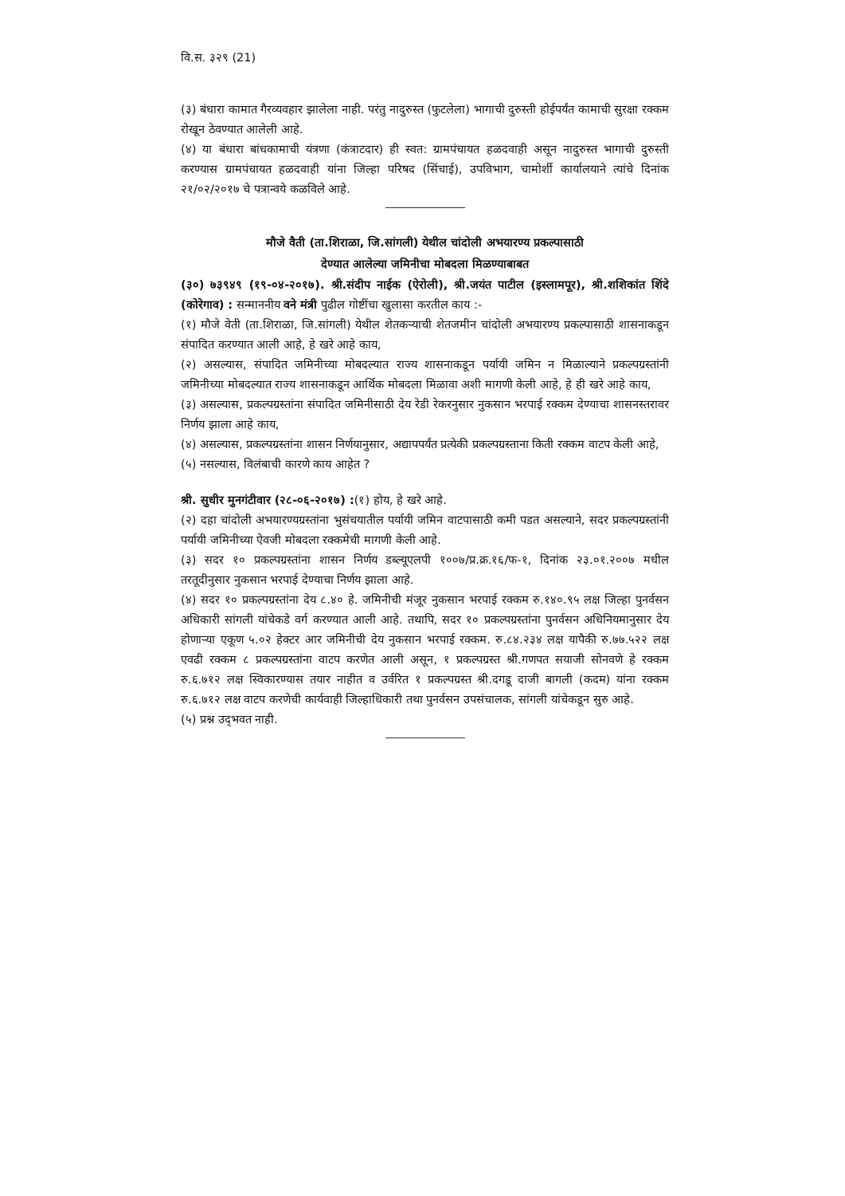वि.स. ३२९ (21)
(३) बंधारा कामात गैरव्यवहार झालेला नाही. परंतु नादुरुस्त (फुटलेला) भागाची दुरुस्ती होईपर्यंत कामाची सुरक्षा रक्कम रोखून ठेवण्यात आलेली आहे.
(४) या बंधारा बांधकामाची यंत्रणा (कंत्राटदार) ही स्वत: ग्रामपंचायत हळदवाही असून नादुरुस्त भागाची दुरुस्ती करण्यास ग्रामपंचायत हळदवाही यांना जिल्हा परिषद (सिंचाई), उपविभाग, चामोर्शी कार्यालयाने त्यांचे दिनांक २१/०२/२०१७ चे पत्रान्वये कळविले आहे.
मौजे वैती (ता.शिराळा, जि.सांगली) येथील चांदोली अभयारण्य प्रकल्पासाठी
देण्यात आलेल्या जमिनीचा मोबदला मिळण्याबाबत
(३०) ७३९४९ (१९-०४-२०१७). श्री.संदीप नाईक (ऐरोली), श्री.जयंत पाटील (इस्लामपूर), श्री.शशिकांत शिंदे (कोरेगाव) : सन्माननीय वने मंत्री पुढील गोष्टींचा खुलासा करतील काय :-
(१) मौजे वेती (ता.शिराळा, जि.सांगली) येथील शेतकऱ्याची शेतजमीन चांदोली अभयारण्य प्रकल्पासाठी शासनाकडून संपादित करण्यात आली आहे, हे खरे आहे काय,
(२) असल्यास, संपादित जमिनीच्या मोबदल्यात राज्य शासनाकडून पर्यायी जमिन न मिळाल्याने प्रकल्पग्रस्तांनी जमिनीच्या मोबदल्यात राज्य शासनाकडून आर्थिक मोबदला मिळावा अशी मागणी केली आहे, हे ही खरे आहे काय,
(३) असल्यास, प्रकल्पग्रस्तांना संपादित जमिनीसाठी देय रेडी रेकरनुसार नुकसान भरपाई रक्कम देण्याचा शासनस्तरावर निर्णय झाला आहे काय,
(४) असल्यास, प्रकल्पग्रस्तांना शासन निर्णयानुसार, अद्यापपर्यंत प्रत्येकी प्रकल्पग्रस्ताना किती रक्कम वाटप केली आहे,
(५) नसल्यास, विलंबाची कारणे काय आहेत ?
श्री. सुधीर मुनगंटीवार (२८-०६-२०१७) :(१) होय, हे खरे आहे.
(२) दहा चांदोली अभयारण्यग्रस्तांना भुसंचयातील पर्यायी जमिन वाटपासाठी कमी पडत असल्याने, सदर प्रकल्पग्रस्तांनी पर्यायी जमिनीच्या ऐवजी मोबदला रक्कमेची मागणी केली आहे.
(३) सदर १० प्रकल्पग्रस्तांना शासन निर्णय डब्ल्यूएलपी १००७/प्र.क्र.१६/फ-१, दिनांक २३.०१.२००७ मधील तरतूदीनुसार नुकसान भरपाई देण्याचा निर्णय झाला आहे.
(४) सदर १० प्रकल्पग्रस्तांना देय ८.४० हे. जमिनीची मंजूर नुकसान भरपाई रक्कम रु.१४०.९५ लक्ष जिल्हा पुनर्वसन अधिकारी सांगली यांचेकडे वर्ग करण्यात आली आहे. तथापि, सदर १० प्रकल्पग्रस्तांना पुनर्वसन अधिनियमानुसार देय होणाऱ्या एकूण ५.०२ हेक्टर आर जमिनीची देय नुकसान भरपाई रक्कम. रु.८४.२३४ लक्ष यापैकी रु.७७.५२२ लक्ष एवढी रक्कम ८ प्रकल्पग्रस्तांना वाटप करणेत आली असून, १ प्रकल्पग्रस्त श्री.गणपत सयाजी सोनवणे हे रक्कम रु.६.७१२ लक्ष स्विकारण्यास तयार नाहीत व उर्वरित १ प्रकल्पग्रस्त श्री.दगडू दाजी बागली (कदम) यांना रक्कम रु.६.७१२ लक्ष वाटप करणेची कार्यवाही जिल्हाधिकारी तथा पुनर्वसन उपसंचालक, सांगली यांचेकडून सुरु आहे.
(५) प्रश्न उद्‌भवत नाही.